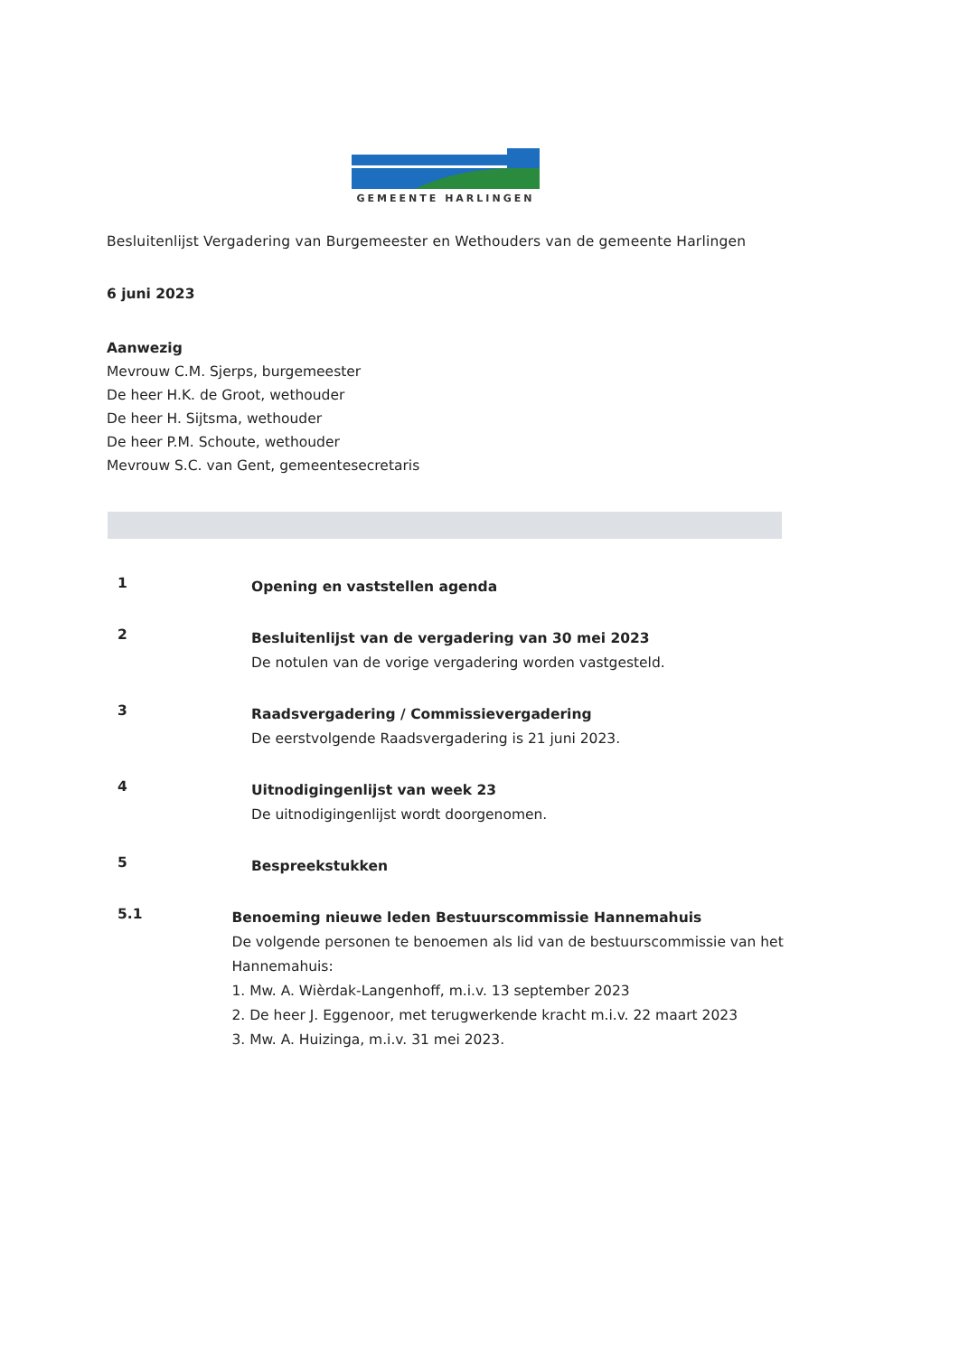GEMEENTE HARLINGEN
Besluitenlijst Vergadering van Burgemeester en Wethouders van de gemeente Harlingen
6 juni 2023
Aanwezig
Mevrouw C.M. Sjerps, burgemeester
De heer H.K. de Groot, wethouder
De heer H. Sijtsma, wethouder
De heer P.M. Schoute, wethouder
Mevrouw S.C. van Gent, gemeentesecretaris
1
Opening en vaststellen agenda
2
Besluitenlijst van de vergadering van 30 mei 2023
De notulen van de vorige vergadering worden vastgesteld.
3
Raadsvergadering / Commissievergadering
De eerstvolgende Raadsvergadering is 21 juni 2023.
4
Uitnodigingenlijst van week 23
De uitnodigingenlijst wordt doorgenomen.
5
Bespreekstukken
5.1
Benoeming nieuwe leden Bestuurscommissie Hannemahuis
De volgende personen te benoemen als lid van de bestuurscommissie van het Hannemahuis:
1. Mw. A. Wièrdak-Langenhoff, m.i.v. 13 september 2023
2. De heer J. Eggenoor, met terugwerkende kracht m.i.v. 22 maart 2023
3. Mw. A. Huizinga, m.i.v. 31 mei 2023.